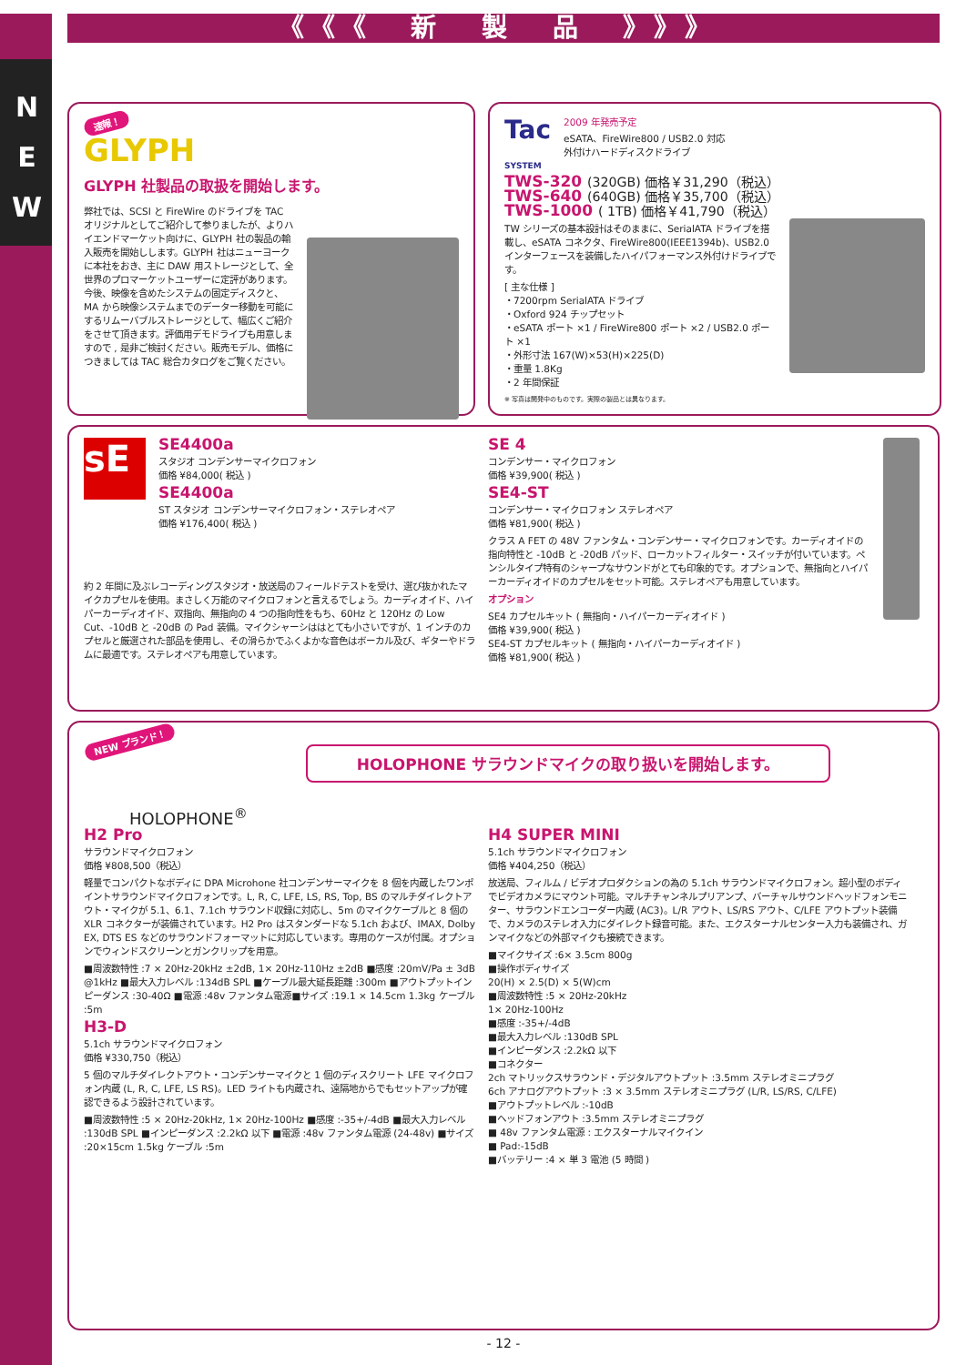N
E
W
《《《 新 製 品 》》》
速報！
GLYPH
GLYPH 社製品の取扱を開始します。
弊社では、SCSI と FireWire のドライブを TAC オリジナルとしてご紹介して参りましたが、よりハイエンドマーケット向けに、GLYPH 社の製品の輸入販売を開始しします。GLYPH 社はニューヨークに本社をおき、主に DAW 用ストレージとして、全世界のプロマーケットユーザーに定評があります。今後、映像を含めたシステムの固定ディスクと、MA から映像システムまでのデーター移動を可能にするリムーバブルストレージとして、幅広くご紹介をさせて頂きます。評価用デモドライブも用意しますので , 是非ご検討ください。販売モデル、価格につきましては TAC 総合カタログをご覧ください。
Tac
SYSTEM
2009 年発売予定
eSATA、FireWire800 / USB2.0 対応
外付けハードディスクドライブ
TWS-320 (320GB) 価格￥31,290（税込）
TWS-640 (640GB) 価格￥35,700（税込）
TWS-1000 ( 1TB) 価格￥41,790（税込）
TW シリーズの基本設計はそのままに、SerialATA ドライブを搭載し、eSATA コネクタ、FireWire800(IEEE1394b)、USB2.0 インターフェースを装備したハイパフォーマンス外付けドライブです。
[ 主な仕様 ]
・7200rpm SerialATA ドライブ
・Oxford 924 チップセット
・eSATA ポート ×1 / FireWire800 ポート ×2 / USB2.0 ポート ×1
・外形寸法 167(W)×53(H)×225(D)
・重量 1.8Kg
・2 年間保証
※ 写真は開発中のものです。実際の製品とは異なります。
sE
SE4400a
スタジオ コンデンサーマイクロフォン
価格 ¥84,000( 税込 )
SE4400a
ST スタジオ コンデンサーマイクロフォン・ステレオペア
価格 ¥176,400( 税込 )
約 2 年間に及ぶレコーディングスタジオ・放送局のフィールドテストを受け、選び抜かれたマイクカプセルを使用。まさしく万能のマイクロフォンと言えるでしょう。カーディオイド、ハイパーカーディオイド、双指向、無指向の 4 つの指向性をもち、60Hz と 120Hz の Low Cut、-10dB と -20dB の Pad 装備。マイクシャーシははとても小さいですが、1 インチのカプセルと厳選された部品を使用し、その滑らかでふくよかな音色はボーカル及び、ギターやドラムに最適です。ステレオペアも用意しています。
SE 4
コンデンサー・マイクロフォン
価格 ¥39,900( 税込 )
SE4-ST
コンデンサー・マイクロフォン ステレオペア
価格 ¥81,900( 税込 )
クラス A FET の 48V ファンタム・コンデンサー・マイクロフォンです。カーディオイドの指向特性と -10dB と -20dB パッド、ローカットフィルター・スイッチが付いています。ペンシルタイプ特有のシャープなサウンドがとても印象的です。オプションで、無指向とハイパーカーディオイドのカプセルをセット可能。ステレオペアも用意しています。
オプション
SE4 カプセルキット ( 無指向・ハイパーカーディオイド )
価格 ¥39,900( 税込 )
SE4-ST カプセルキット ( 無指向・ハイパーカーディオイド )
価格 ¥81,900( 税込 )
NEW ブランド！
HOLOPHONE<sup>®</sup>
HOLOPHONE サラウンドマイクの取り扱いを開始します。
H2 Pro
サラウンドマイクロフォン
価格 ¥808,500（税込）
軽量でコンパクトなボディに DPA Microhone 社コンデンサーマイクを 8 個を内蔵したワンポイントサラウンドマイクロフォンです。L, R, C, LFE, LS, RS, Top, BS のマルチダイレクトアウト・マイクが 5.1、6.1、7.1ch サラウンド収録に対応し、5m のマイクケーブルと 8 個の XLR コネクターが装備されています。H2 Pro はスタンダードな 5.1ch および、IMAX, Dolby EX, DTS ES などのサラウンドフォーマットに対応しています。専用のケースが付属。オプションでウィンドスクリーンとガンクリップを用意。
■周波数特性 :7 × 20Hz-20kHz ±2dB, 1× 20Hz-110Hz ±2dB ■感度 :20mV/Pa ± 3dB @1kHz ■最大入力レベル :134dB SPL ■ケーブル最大延長距離 :300m ■アウトプットインピーダンス :30-40Ω ■電源 :48v ファンタム電源■サイズ :19.1 × 14.5cm 1.3kg ケーブル :5m
H3-D
5.1ch サラウンドマイクロフォン
価格 ¥330,750（税込）
5 個のマルチダイレクトアウト・コンデンサーマイクと 1 個のディスクリート LFE マイクロフォン内蔵 (L, R, C, LFE, LS RS)。LED ライトも内蔵され、遠隔地からでもセットアップが確認できるよう設計されています。
■周波数特性 :5 × 20Hz-20kHz, 1× 20Hz-100Hz ■感度 :-35+/-4dB ■最大入力レベル :130dB SPL ■インピーダンス :2.2kΩ 以下 ■電源 :48v ファンタム電源 (24-48v) ■サイズ :20×15cm 1.5kg ケーブル :5m
H4 SUPER MINI
5.1ch サラウンドマイクロフォン
価格 ¥404,250（税込）
放送局、フィルム / ビデオプロダクションの為の 5.1ch サラウンドマイクロフォン。超小型のボディでビデオカメラにマウント可能。マルチチャンネルプリアンプ、バーチャルサウンドヘッドフォンモニター、サラウンドエンコーダー内蔵 (AC3)。L/R アウト、LS/RS アウト、C/LFE アウトプット装備で、カメラのステレオ入力にダイレクト録音可能。また、エクスターナルセンター入力も装備され、ガンマイクなどの外部マイクも接続できます。
■マイクサイズ :6× 3.5cm 800g
■操作ボディサイズ
20(H) × 2.5(D) × 5(W)cm
■周波数特性 :5 × 20Hz-20kHz
1× 20Hz-100Hz
■感度 :-35+/-4dB
■最大入力レベル :130dB SPL
■インピーダンス :2.2kΩ 以下
■コネクター
2ch マトリックスサラウンド・デジタルアウトプット :3.5mm ステレオミニプラグ
6ch アナログアウトプット :3 × 3.5mm ステレオミニプラグ (L/R, LS/RS, C/LFE)
■アウトプットレベル :-10dB
■ヘッドフォンアウト :3.5mm ステレオミニプラグ
■ 48v ファンタム電源 : エクスターナルマイクイン
■ Pad:-15dB
■バッテリー :4 × 単 3 電池 (5 時間 )
- 12 -